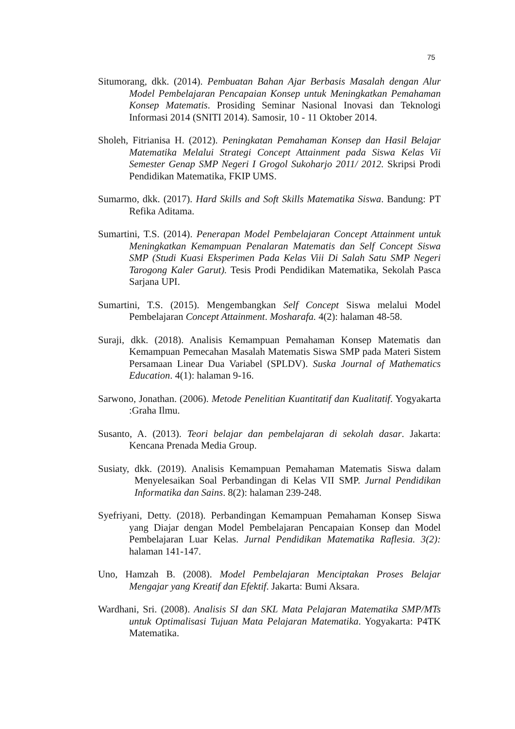75
Situmorang, dkk. (2014). Pembuatan Bahan Ajar Berbasis Masalah dengan Alur Model Pembelajaran Pencapaian Konsep untuk Meningkatkan Pemahaman Konsep Matematis. Prosiding Seminar Nasional Inovasi dan Teknologi Informasi 2014 (SNITI 2014). Samosir, 10 - 11 Oktober 2014.
Sholeh, Fitrianisa H. (2012). Peningkatan Pemahaman Konsep dan Hasil Belajar Matematika Melalui Strategi Concept Attainment pada Siswa Kelas Vii Semester Genap SMP Negeri I Grogol Sukoharjo 2011/ 2012. Skripsi Prodi Pendidikan Matematika, FKIP UMS.
Sumarmo, dkk. (2017). Hard Skills and Soft Skills Matematika Siswa. Bandung: PT Refika Aditama.
Sumartini, T.S. (2014). Penerapan Model Pembelajaran Concept Attainment untuk Meningkatkan Kemampuan Penalaran Matematis dan Self Concept Siswa SMP (Studi Kuasi Eksperimen Pada Kelas Viii Di Salah Satu SMP Negeri Tarogong Kaler Garut). Tesis Prodi Pendidikan Matematika, Sekolah Pasca Sarjana UPI.
Sumartini, T.S. (2015). Mengembangkan Self Concept Siswa melalui Model Pembelajaran Concept Attainment. Mosharafa. 4(2): halaman 48-58.
Suraji, dkk. (2018). Analisis Kemampuan Pemahaman Konsep Matematis dan Kemampuan Pemecahan Masalah Matematis Siswa SMP pada Materi Sistem Persamaan Linear Dua Variabel (SPLDV). Suska Journal of Mathematics Education. 4(1): halaman 9-16.
Sarwono, Jonathan. (2006). Metode Penelitian Kuantitatif dan Kualitatif. Yogyakarta :Graha Ilmu.
Susanto, A. (2013). Teori belajar dan pembelajaran di sekolah dasar. Jakarta: Kencana Prenada Media Group.
Susiaty, dkk. (2019). Analisis Kemampuan Pemahaman Matematis Siswa dalam Menyelesaikan Soal Perbandingan di Kelas VII SMP. Jurnal Pendidikan Informatika dan Sains. 8(2): halaman 239-248.
Syefriyani, Detty. (2018). Perbandingan Kemampuan Pemahaman Konsep Siswa yang Diajar dengan Model Pembelajaran Pencapaian Konsep dan Model Pembelajaran Luar Kelas. Jurnal Pendidikan Matematika Raflesia. 3(2): halaman 141-147.
Uno, Hamzah B. (2008). Model Pembelajaran Menciptakan Proses Belajar Mengajar yang Kreatif dan Efektif. Jakarta: Bumi Aksara.
Wardhani, Sri. (2008). Analisis SI dan SKL Mata Pelajaran Matematika SMP/MTs untuk Optimalisasi Tujuan Mata Pelajaran Matematika. Yogyakarta: P4TK Matematika.